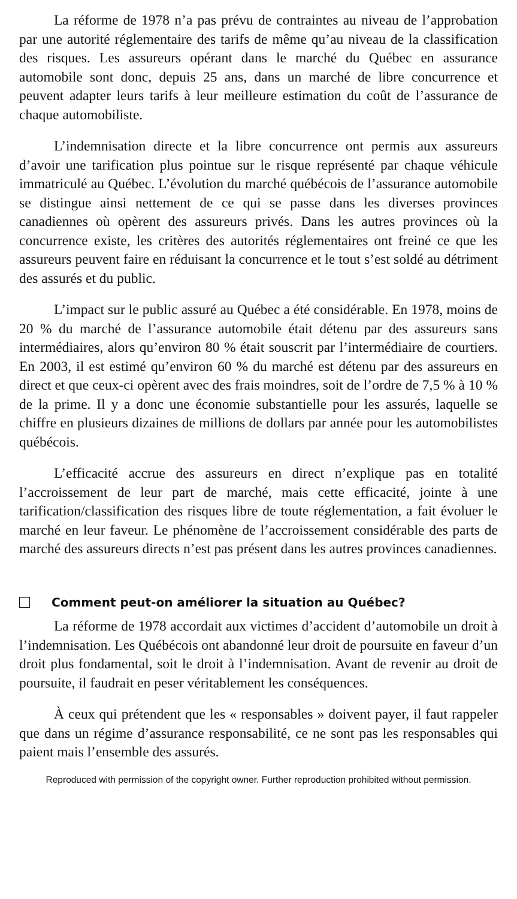La réforme de 1978 n’a pas prévu de contraintes au niveau de l’approbation par une autorité réglementaire des tarifs de même qu’au niveau de la classification des risques. Les assureurs opérant dans le marché du Québec en assurance automobile sont donc, depuis 25 ans, dans un marché de libre concurrence et peuvent adapter leurs tarifs à leur meilleure estimation du coût de l’assurance de chaque automobiliste.
L’indemnisation directe et la libre concurrence ont permis aux assureurs d’avoir une tarification plus pointue sur le risque représenté par chaque véhicule immatriculé au Québec. L’évolution du marché québécois de l’assurance automobile se distingue ainsi nettement de ce qui se passe dans les diverses provinces canadiennes où opèrent des assureurs privés. Dans les autres provinces où la concurrence existe, les critères des autorités réglementaires ont freiné ce que les assureurs peuvent faire en réduisant la concurrence et le tout s’est soldé au détriment des assurés et du public.
L’impact sur le public assuré au Québec a été considérable. En 1978, moins de 20 % du marché de l’assurance automobile était détenu par des assureurs sans intermédiaires, alors qu’environ 80 % était souscrit par l’intermédiaire de courtiers. En 2003, il est estimé qu’environ 60 % du marché est détenu par des assureurs en direct et que ceux-ci opèrent avec des frais moindres, soit de l’ordre de 7,5 % à 10 % de la prime. Il y a donc une économie substantielle pour les assurés, laquelle se chiffre en plusieurs dizaines de millions de dollars par année pour les automobilistes québécois.
L’efficacité accrue des assureurs en direct n’explique pas en totalité l’accroissement de leur part de marché, mais cette efficacité, jointe à une tarification/classification des risques libre de toute réglementation, a fait évoluer le marché en leur faveur. Le phénomène de l’accroissement considérable des parts de marché des assureurs directs n’est pas présent dans les autres provinces canadiennes.
Comment peut-on améliorer la situation au Québec?
La réforme de 1978 accordait aux victimes d’accident d’automobile un droit à l’indemnisation. Les Québécois ont abandonné leur droit de poursuite en faveur d’un droit plus fondamental, soit le droit à l’indemnisation. Avant de revenir au droit de poursuite, il faudrait en peser véritablement les conséquences.
À ceux qui prétendent que les « responsables » doivent payer, il faut rappeler que dans un régime d’assurance responsabilité, ce ne sont pas les responsables qui paient mais l’ensemble des assurés.
Reproduced with permission of the copyright owner. Further reproduction prohibited without permission.